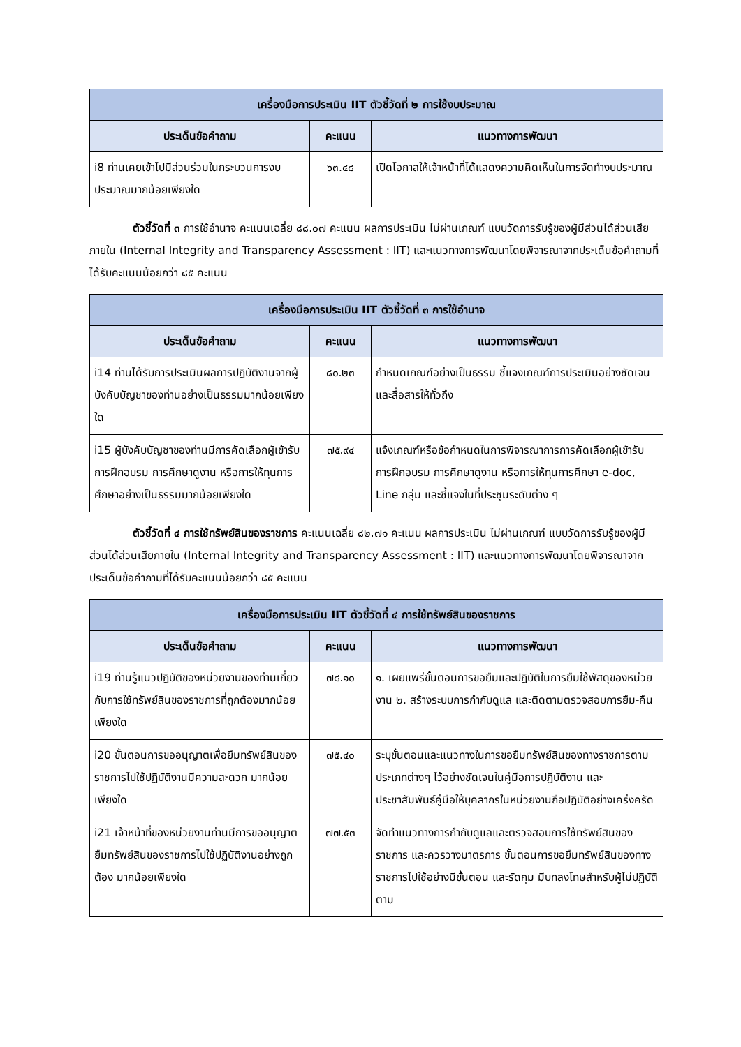| เครื่องมือการประเมิน IIT ตัวชี้วัดที่ ๒ การใช้งบประมาณ | | |
| --- | --- | --- |
| ประเด็นข้อคำถาม | คะแนน | แนวทางการพัฒนา |
| i8 ท่านเคยเข้าไปมีส่วนร่วมในกระบวนการงบประมาณมากน้อยเพียงใด | ๖๓.๔๘ | เปิดโอกาสให้เจ้าหน้าที่ได้แสดงความคิดเห็นในการจัดทำงบประมาณ |
ตัวชี้วัดที่ ๓ การใช้อำนาจ คะแนนเฉลี่ย ๘๘.๐๗ คะแนน ผลการประเมิน ไม่ผ่านเกณฑ์ แบบวัดการรับรู้ของผู้มีส่วนได้ส่วนเสียภายใน (Internal Integrity and Transparency Assessment : IIT) และแนวทางการพัฒนาโดยพิจารณาจากประเด็นข้อคำถามที่ได้รับคะแนนน้อยกว่า ๘๕ คะแนน
| เครื่องมือการประเมิน IIT ตัวชี้วัดที่ ๓ การใช้อำนาจ | | |
| --- | --- | --- |
| ประเด็นข้อคำถาม | คะแนน | แนวทางการพัฒนา |
| i14 ท่านได้รับการประเมินผลการปฏิบัติงานจากผู้บังคับบัญชาของท่านอย่างเป็นธรรมมากน้อยเพียงใด | ๘๐.๒๓ | กำหนดเกณฑ์อย่างเป็นธรรม ชี้แจงเกณฑ์การประเมินอย่างชัดเจนและสื่อสารให้ทั่วถึง |
| i15 ผู้บังคับบัญชาของท่านมีการคัดเลือกผู้เข้ารับการฝึกอบรม การศึกษาดูงาน หรือการให้ทุนการศึกษาอย่างเป็นธรรมมากน้อยเพียงใด | ๗๕.๙๔ | แจ้งเกณฑ์หรือข้อกำหนดในการพิจารณาการการคัดเลือกผู้เข้ารับการฝึกอบรม การศึกษาดูงาน หรือการให้ทุนการศึกษา e-doc, Line กลุ่ม และชี้แจงในที่ประชุมระดับต่าง ๆ |
ตัวชี้วัดที่ ๔ การใช้ทรัพย์สินของราชการ คะแนนเฉลี่ย ๘๒.๗๑ คะแนน ผลการประเมิน ไม่ผ่านเกณฑ์ แบบวัดการรับรู้ของผู้มีส่วนได้ส่วนเสียภายใน (Internal Integrity and Transparency Assessment : IIT) และแนวทางการพัฒนาโดยพิจารณาจากประเด็นข้อคำถามที่ได้รับคะแนนน้อยกว่า ๘๕ คะแนน
| เครื่องมือการประเมิน IIT ตัวชี้วัดที่ ๔ การใช้ทรัพย์สินของราชการ | | |
| --- | --- | --- |
| ประเด็นข้อคำถาม | คะแนน | แนวทางการพัฒนา |
| i19 ท่านรู้แนวปฏิบัติของหน่วยงานของท่านเกี่ยวกับการใช้ทรัพย์สินของราชการที่ถูกต้องมากน้อยเพียงใด | ๗๘.๑๐ | ๑. เผยแพร่ขั้นตอนการขอยืมและปฏิบัติในการยืมใช้พัสดุของหน่วยงาน ๒. สร้างระบบการกำกับดูแล และติดตามตรวจสอบการยืม-คืน |
| i20 ขั้นตอนการขออนุญาตเพื่อยืมทรัพย์สินของราชการไปใช้ปฏิบัติงานมีความสะดวก มากน้อยเพียงใด | ๗๕.๔๐ | ระบุขั้นตอนและแนวทางในการขอยืมทรัพย์สินของทางราชการตามประเภทต่างๆ ไว้อย่างชัดเจนในคู่มือการปฏิบัติงาน และประชาสัมพันธ์คู่มือให้บุคลากรในหน่วยงานถือปฏิบัติอย่างเคร่งครัด |
| i21 เจ้าหน้าที่ของหน่วยงานท่านมีการขออนุญาตยืมทรัพย์สินของราชการไปใช้ปฏิบัติงานอย่างถูกต้อง มากน้อยเพียงใด | ๗๗.๕๓ | จัดทำแนวทางการกำกับดูแลและตรวจสอบการใช้ทรัพย์สินของราชการ และควรวางมาตรการ ขั้นตอนการขอยืมทรัพย์สินของทางราชการไปใช้อย่างมีขั้นตอน และรัดกุม มีบทลงโทษสำหรับผู้ไม่ปฏิบัติตาม |